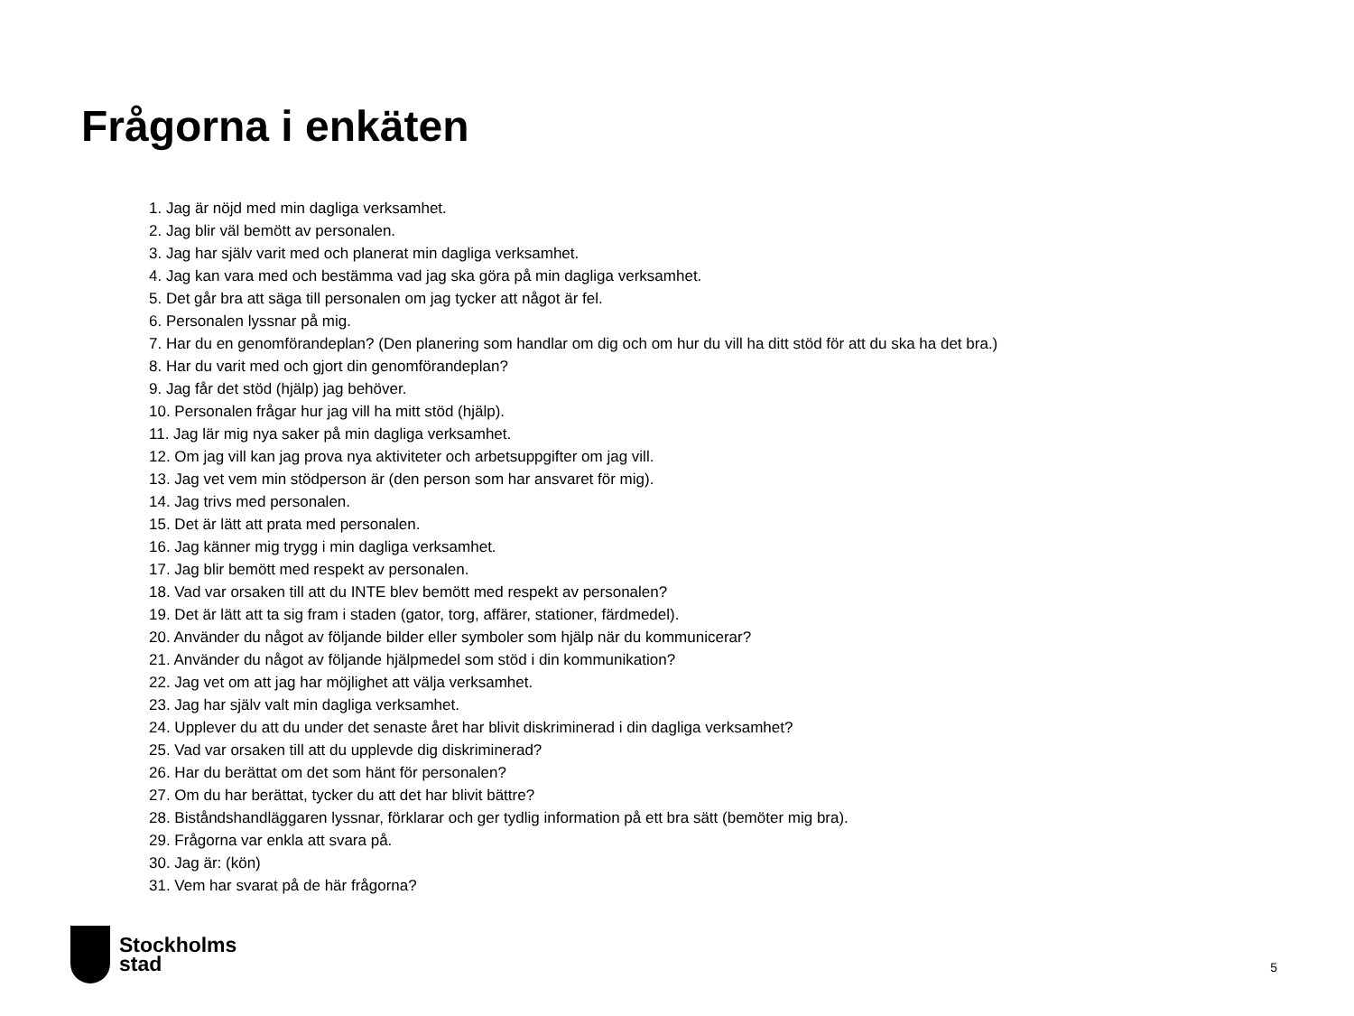Frågorna i enkäten
1. Jag är nöjd med min dagliga verksamhet.
2. Jag blir väl bemött av personalen.
3. Jag har själv varit med och planerat min dagliga verksamhet.
4. Jag kan vara med och bestämma vad jag ska göra på min dagliga verksamhet.
5. Det går bra att säga till personalen om jag tycker att något är fel.
6. Personalen lyssnar på mig.
7. Har du en genomförandeplan? (Den planering som handlar om dig och om hur du vill ha ditt stöd för att du ska ha det bra.)
8. Har du varit med och gjort din genomförandeplan?
9. Jag får det stöd (hjälp) jag behöver.
10. Personalen frågar hur jag vill ha mitt stöd (hjälp).
11. Jag lär mig nya saker på min dagliga verksamhet.
12. Om jag vill kan jag prova nya aktiviteter och arbetsuppgifter om jag vill.
13. Jag vet vem min stödperson är (den person som har ansvaret för mig).
14. Jag trivs med personalen.
15. Det är lätt att prata med personalen.
16. Jag känner mig trygg i min dagliga verksamhet.
17. Jag blir bemött med respekt av personalen.
18. Vad var orsaken till att du INTE blev bemött med respekt av personalen?
19. Det är lätt att ta sig fram i staden (gator, torg, affärer, stationer, färdmedel).
20. Använder du något av följande bilder eller symboler som hjälp när du kommunicerar?
21. Använder du något av följande hjälpmedel som stöd i din kommunikation?
22. Jag vet om att jag har möjlighet att välja verksamhet.
23. Jag har själv valt min dagliga verksamhet.
24. Upplever du att du under det senaste året har blivit diskriminerad i din dagliga verksamhet?
25. Vad var orsaken till att du upplevde dig diskriminerad?
26. Har du berättat om det som hänt för personalen?
27. Om du har berättat, tycker du att det har blivit bättre?
28. Biståndshandläggaren lyssnar, förklarar och ger tydlig information på ett bra sätt (bemöter mig bra).
29. Frågorna var enkla att svara på.
30. Jag är: (kön)
31. Vem har svarat på de här frågorna?
Stockholms
stad
5